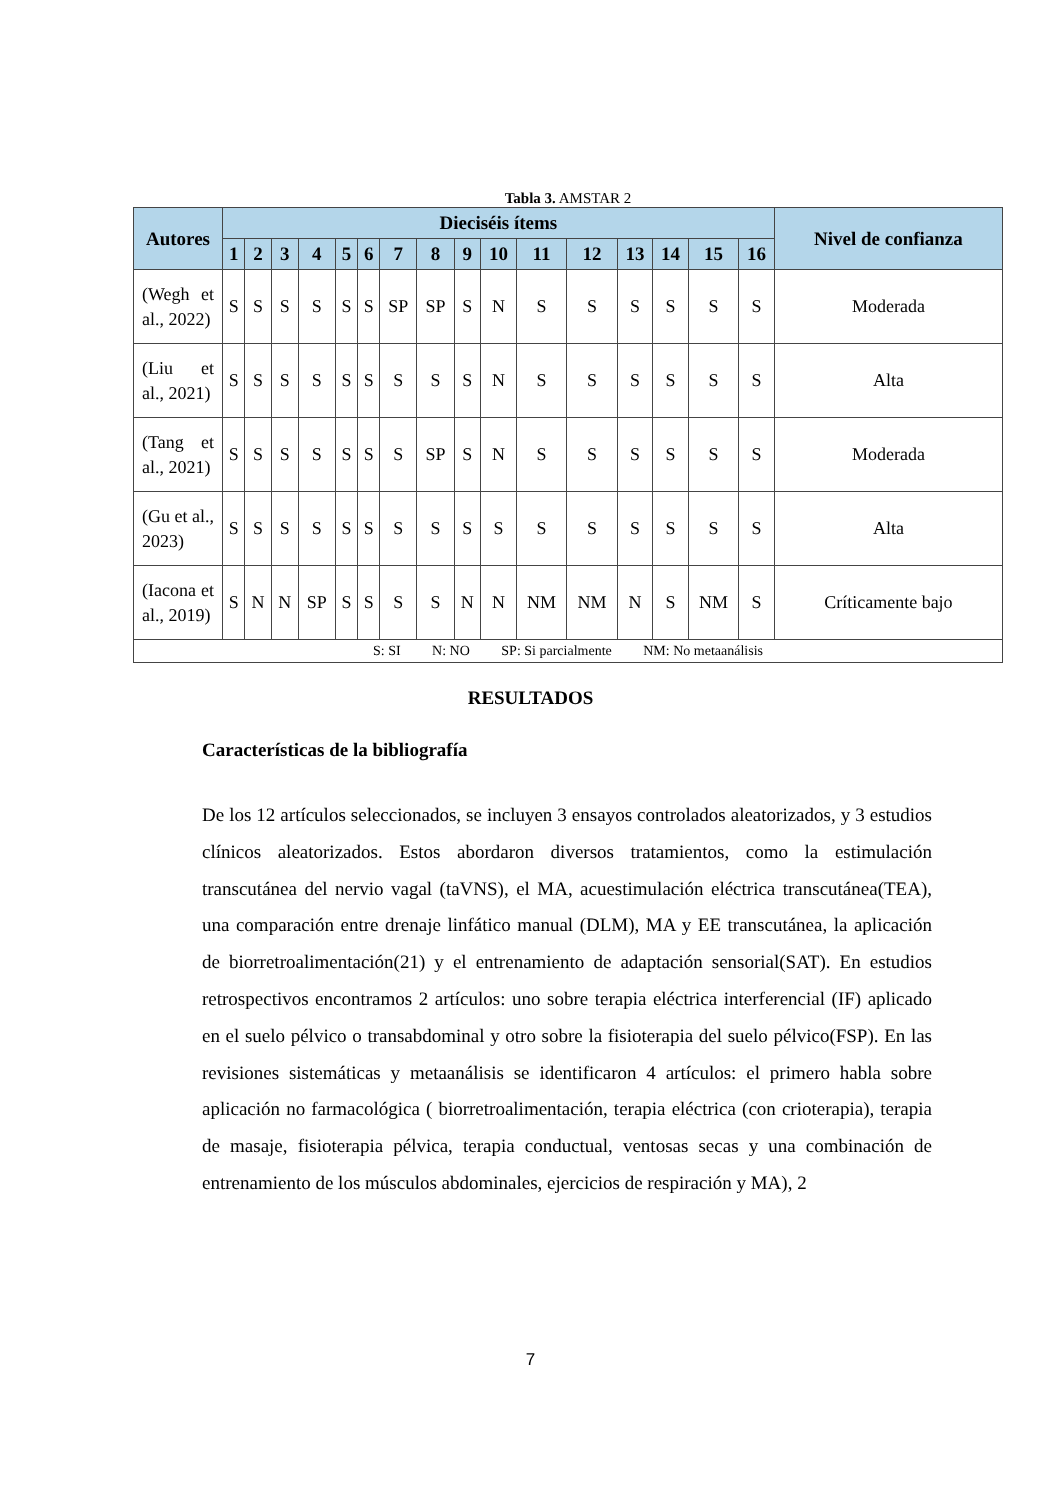Tabla 3. AMSTAR 2
| Autores | Dieciséis ítems | | | | | | | | | | | | | | | | Nivel de confianza |
| --- | --- | --- | --- | --- | --- | --- | --- | --- | --- | --- | --- | --- | --- | --- | --- | --- | --- |
| | 1 | 2 | 3 | 4 | 5 | 6 | 7 | 8 | 9 | 10 | 11 | 12 | 13 | 14 | 15 | 16 | |
| (Wegh et al., 2022) | S | S | S | S | S | S | SP | SP | S | N | S | S | S | S | S | S | Moderada |
| (Liu et al., 2021) | S | S | S | S | S | S | S | S | S | N | S | S | S | S | S | S | Alta |
| (Tang et al., 2021) | S | S | S | S | S | S | S | SP | S | N | S | S | S | S | S | S | Moderada |
| (Gu et al., 2023) | S | S | S | S | S | S | S | S | S | S | S | S | S | S | S | S | Alta |
| (Iacona et al., 2019) | S | N | N | SP | S | S | S | S | N | N | NM | NM | N | S | NM | S | Críticamente bajo |
| S: SI N: NO SP: Si parcialmente NM: No metaanálisis | | | | | | | | | | | | | | | | | |
RESULTADOS
Características de la bibliografía
De los 12 artículos seleccionados, se incluyen 3 ensayos controlados aleatorizados, y 3 estudios clínicos aleatorizados. Estos abordaron diversos tratamientos, como la estimulación transcutánea del nervio vagal (taVNS), el MA, acuestimulación eléctrica transcutánea(TEA), una comparación entre drenaje linfático manual (DLM), MA y EE transcutánea, la aplicación de biorretroalimentación(21) y el entrenamiento de adaptación sensorial(SAT). En estudios retrospectivos encontramos 2 artículos: uno sobre terapia eléctrica interferencial (IF) aplicado en el suelo pélvico o transabdominal y otro sobre la fisioterapia del suelo pélvico(FSP). En las revisiones sistemáticas y metaanálisis se identificaron 4 artículos: el primero habla sobre aplicación no farmacológica ( biorretroalimentación, terapia eléctrica (con crioterapia), terapia de masaje, fisioterapia pélvica, terapia conductual, ventosas secas y una combinación de entrenamiento de los músculos abdominales, ejercicios de respiración y MA), 2
7